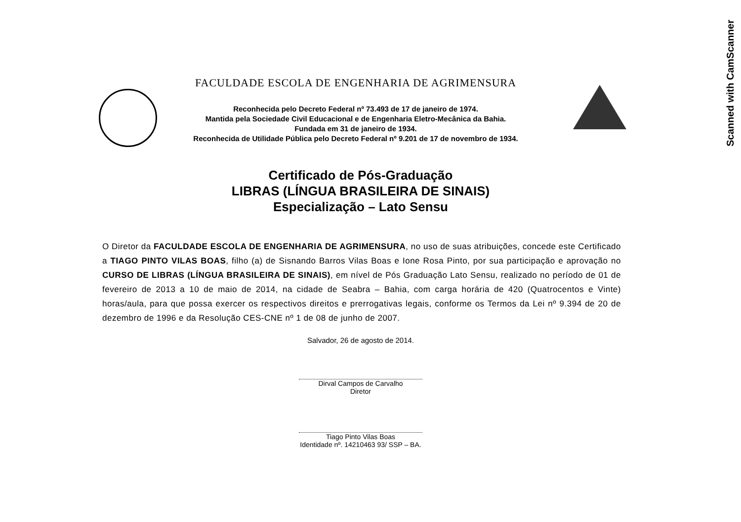Scanned with CamScanner
FACULDADE ESCOLA DE ENGENHARIA DE AGRIMENSURA
Reconhecida pelo Decreto Federal nº 73.493 de 17 de janeiro de 1974.
Mantida pela Sociedade Civil Educacional e de Engenharia Eletro-Mecânica da Bahia.
Fundada em 31 de janeiro de 1934.
Reconhecida de Utilidade Pública pelo Decreto Federal nº 9.201 de 17 de novembro de 1934.
Certificado de Pós-Graduação
LIBRAS (LÍNGUA BRASILEIRA DE SINAIS)
Especialização – Lato Sensu
O Diretor da FACULDADE ESCOLA DE ENGENHARIA DE AGRIMENSURA, no uso de suas atribuições, concede este Certificado a TIAGO PINTO VILAS BOAS, filho (a) de Sisnando Barros Vilas Boas e Ione Rosa Pinto, por sua participação e aprovação no CURSO DE LIBRAS (LÍNGUA BRASILEIRA DE SINAIS), em nível de Pós Graduação Lato Sensu, realizado no período de 01 de fevereiro de 2013 a 10 de maio de 2014, na cidade de Seabra – Bahia, com carga horária de 420 (Quatrocentos e Vinte) horas/aula, para que possa exercer os respectivos direitos e prerrogativas legais, conforme os Termos da Lei nº 9.394 de 20 de dezembro de 1996 e da Resolução CES-CNE nº 1 de 08 de junho de 2007.
Salvador, 26 de agosto de 2014.
Dirval Campos de Carvalho
Diretor
Tiago Pinto Vilas Boas
Identidade nº. 14210463 93/ SSP – BA.